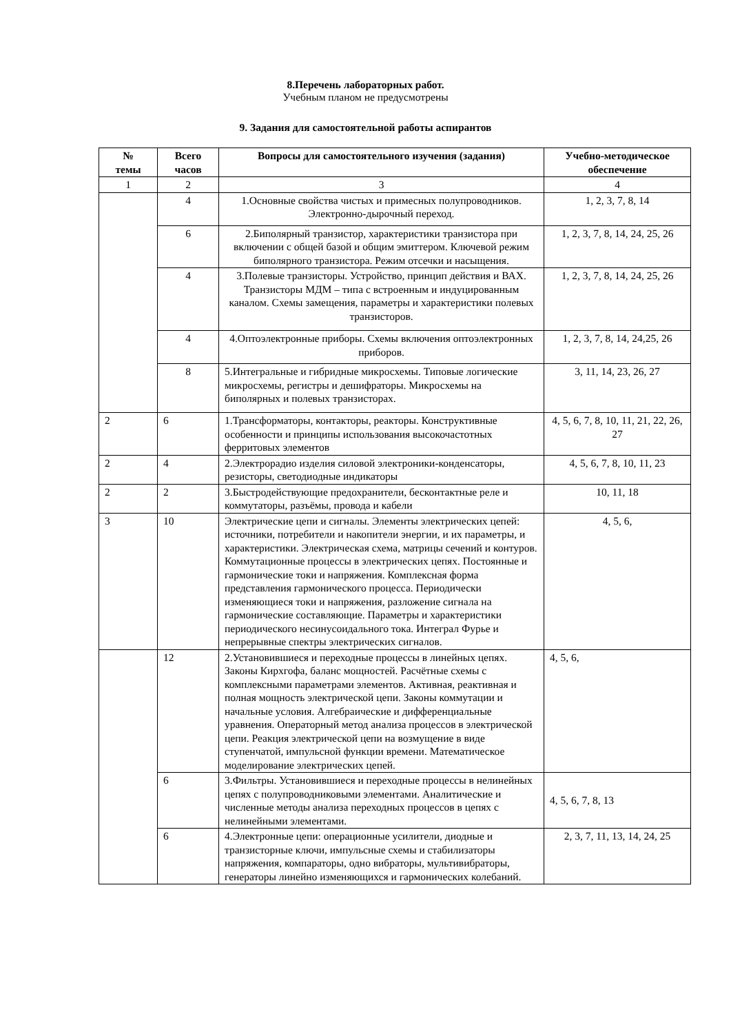8.Перечень лабораторных работ.
Учебным планом не предусмотрены
9. Задания для самостоятельной работы аспирантов
| № темы | Всего часов | Вопросы для самостоятельного изучения (задания) | Учебно-методическое обеспечение |
| --- | --- | --- | --- |
| 1 | 2 | 3 | 4 |
| | 4 | 1.Основные свойства чистых и примесных полупроводников. Электронно-дырочный переход. | 1, 2, 3, 7, 8, 14 |
| | 6 | 2.Биполярный транзистор, характеристики транзистора при включении с общей базой и общим эмиттером. Ключевой режим биполярного транзистора. Режим отсечки и насыщения. | 1, 2, 3, 7, 8, 14, 24, 25, 26 |
| | 4 | 3.Полевые транзисторы. Устройство, принцип действия и ВАХ. Транзисторы МДМ – типа с встроенным и индуцированным каналом. Схемы замещения, параметры и характеристики полевых транзисторов. | 1, 2, 3, 7, 8, 14, 24, 25, 26 |
| | 4 | 4.Оптоэлектронные приборы. Схемы включения оптоэлектронных приборов. | 1, 2, 3, 7, 8, 14, 24,25, 26 |
| | 8 | 5.Интегральные и гибридные микросхемы. Типовые логические микросхемы, регистры и дешифраторы. Микросхемы на биполярных и полевых транзисторах. | 3, 11, 14, 23, 26, 27 |
| 2 | 6 | 1.Трансформаторы, контакторы, реакторы. Конструктивные особенности и принципы использования высокочастотных ферритовых элементов | 4, 5, 6, 7, 8, 10, 11, 21, 22, 26, 27 |
| 2 | 4 | 2.Электрорадио изделия силовой электроники-конденсаторы, резисторы, светодиодные индикаторы | 4, 5, 6, 7, 8, 10, 11, 23 |
| 2 | 2 | 3.Быстродействующие предохранители, бесконтактные реле и коммутаторы, разъёмы, провода и кабели | 10, 11, 18 |
| 3 | 10 | Электрические цепи и сигналы. Элементы электрических цепей: источники, потребители и накопители энергии, и их параметры, и характеристики. Электрическая схема, матрицы сечений и контуров. Коммутационные процессы в электрических цепях. Постоянные и гармонические токи и напряжения. Комплексная форма представления гармонического процесса. Периодически изменяющиеся токи и напряжения, разложение сигнала на гармонические составляющие. Параметры и характеристики периодического несинусоидального тока. Интеграл Фурье и непрерывные спектры электрических сигналов. | 4, 5, 6, |
| | 12 | 2.Установившиеся и переходные процессы в линейных цепях. Законы Кирхгофа, баланс мощностей. Расчётные схемы с комплексными параметрами элементов. Активная, реактивная и полная мощность электрической цепи. Законы коммутации и начальные условия. Алгебраические и дифференциальные уравнения. Операторный метод анализа процессов в электрической цепи. Реакция электрической цепи на возмущение в виде ступенчатой, импульсной функции времени. Математическое моделирование электрических цепей. | 4, 5, 6, |
| | 6 | 3.Фильтры. Установившиеся и переходные процессы в нелинейных цепях с полупроводниковыми элементами. Аналитические и численные методы анализа переходных процессов в цепях с нелинейными элементами. | 4, 5, 6, 7, 8, 13 |
| | 6 | 4.Электронные цепи: операционные усилители, диодные и транзисторные ключи, импульсные схемы и стабилизаторы напряжения, компараторы, одно вибраторы, мультивибраторы, генераторы линейно изменяющихся и гармонических колебаний. | 2, 3, 7, 11, 13, 14, 24, 25 |